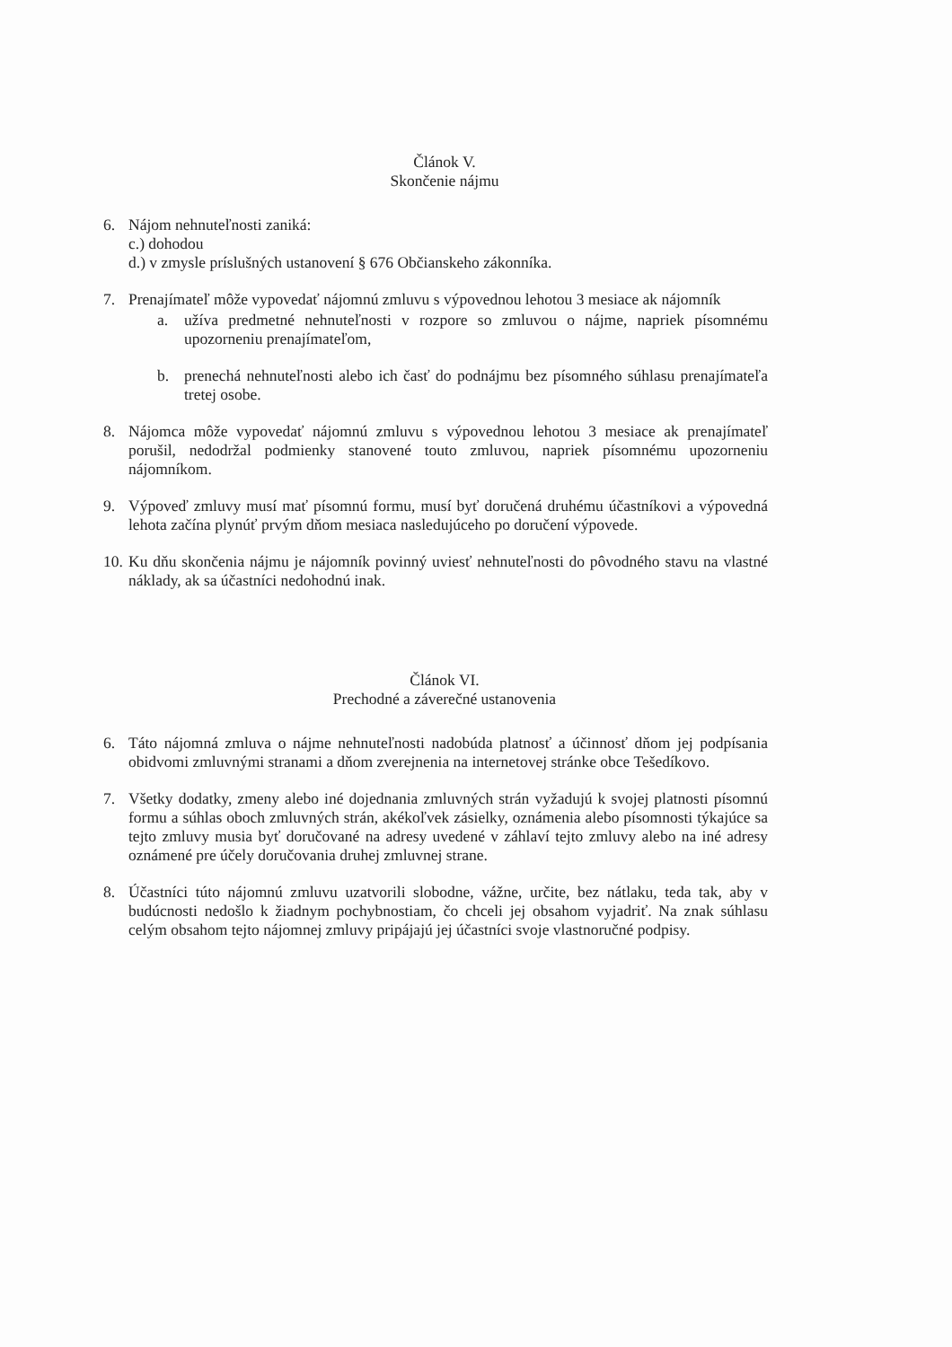Článok V.
Skončenie nájmu
6. Nájom nehnuteľnosti zaniká:
c.) dohodou
d.) v zmysle príslušných ustanovení § 676 Občianskeho zákonníka.
7. Prenajímateľ môže vypovedať nájomnú zmluvu s výpovednou lehotou 3 mesiace ak nájomník
a. užíva predmetné nehnuteľnosti v rozpore so zmluvou o nájme, napriek písomnému upozorneniu prenajímateľom,
b. prenechá nehnuteľnosti alebo ich časť do podnájmu bez písomného súhlasu prenajímateľa tretej osobe.
8. Nájomca môže vypovedať nájomnú zmluvu s výpovednou lehotou 3 mesiace ak prenajímateľ porušil, nedodržal podmienky stanovené touto zmluvou, napriek písomnému upozorneniu nájomníkom.
9. Výpoveď zmluvy musí mať písomnú formu, musí byť doručená druhému účastníkovi a výpovedná lehota začína plynúť prvým dňom mesiaca nasledujúceho po doručení výpovede.
10.
Ku dňu skončenia nájmu je nájomník povinný uviesť nehnuteľnosti do pôvodného stavu na vlastné náklady, ak sa účastníci nedohodnú inak.
Článok VI.
Prechodné a záverečné ustanovenia
6. Táto nájomná zmluva o nájme nehnuteľnosti nadobúda platnosť a účinnosť dňom jej podpísania obidvomi zmluvnými stranami a dňom zverejnenia na internetovej stránke obce Tešedíkovo.
7. Všetky dodatky, zmeny alebo iné dojednania zmluvných strán vyžadujú k svojej platnosti písomnú formu a súhlas oboch zmluvných strán, akékoľvek zásielky, oznámenia alebo písomnosti týkajúce sa tejto zmluvy musia byť doručované na adresy uvedené v záhlaví tejto zmluvy alebo na iné adresy oznámené pre účely doručovania druhej zmluvnej strane.
8. Účastníci túto nájomnú zmluvu uzatvorili slobodne, vážne, určite, bez nátlaku, teda tak, aby v budúcnosti nedošlo k žiadnym pochybnostiam, čo chceli jej obsahom vyjadriť. Na znak súhlasu celým obsahom tejto nájomnej zmluvy pripájajú jej účastníci svoje vlastnoručné podpisy.